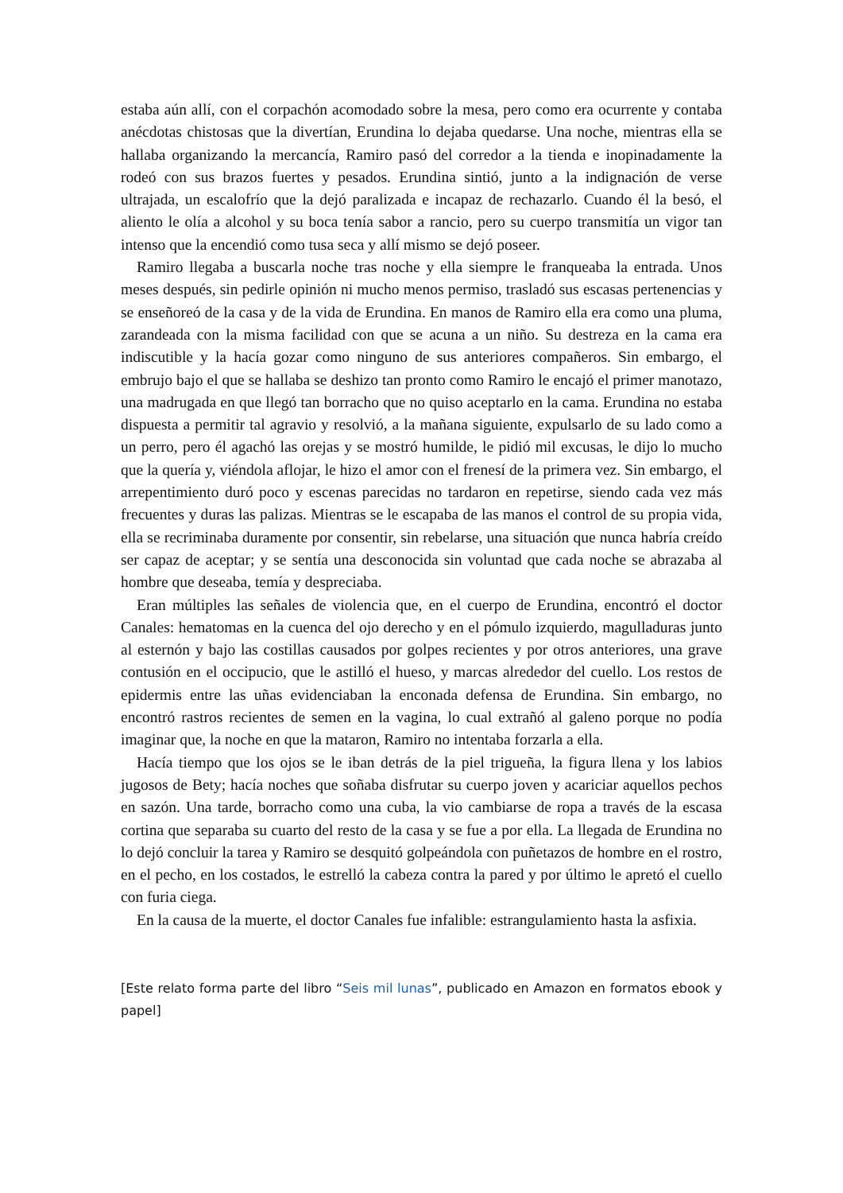estaba aún allí, con el corpachón acomodado sobre la mesa, pero como era ocurrente y contaba anécdotas chistosas que la divertían, Erundina lo dejaba quedarse. Una noche, mientras ella se hallaba organizando la mercancía, Ramiro pasó del corredor a la tienda e inopinadamente la rodeó con sus brazos fuertes y pesados. Erundina sintió, junto a la indignación de verse ultrajada, un escalofrío que la dejó paralizada e incapaz de rechazarlo. Cuando él la besó, el aliento le olía a alcohol y su boca tenía sabor a rancio, pero su cuerpo transmitía un vigor tan intenso que la encendió como tusa seca y allí mismo se dejó poseer.
Ramiro llegaba a buscarla noche tras noche y ella siempre le franqueaba la entrada. Unos meses después, sin pedirle opinión ni mucho menos permiso, trasladó sus escasas pertenencias y se enseñoreó de la casa y de la vida de Erundina. En manos de Ramiro ella era como una pluma, zarandeada con la misma facilidad con que se acuna a un niño. Su destreza en la cama era indiscutible y la hacía gozar como ninguno de sus anteriores compañeros. Sin embargo, el embrujo bajo el que se hallaba se deshizo tan pronto como Ramiro le encajó el primer manotazo, una madrugada en que llegó tan borracho que no quiso aceptarlo en la cama. Erundina no estaba dispuesta a permitir tal agravio y resolvió, a la mañana siguiente, expulsarlo de su lado como a un perro, pero él agachó las orejas y se mostró humilde, le pidió mil excusas, le dijo lo mucho que la quería y, viéndola aflojar, le hizo el amor con el frenesí de la primera vez. Sin embargo, el arrepentimiento duró poco y escenas parecidas no tardaron en repetirse, siendo cada vez más frecuentes y duras las palizas. Mientras se le escapaba de las manos el control de su propia vida, ella se recriminaba duramente por consentir, sin rebelarse, una situación que nunca habría creído ser capaz de aceptar; y se sentía una desconocida sin voluntad que cada noche se abrazaba al hombre que deseaba, temía y despreciaba.
Eran múltiples las señales de violencia que, en el cuerpo de Erundina, encontró el doctor Canales: hematomas en la cuenca del ojo derecho y en el pómulo izquierdo, magulladuras junto al esternón y bajo las costillas causados por golpes recientes y por otros anteriores, una grave contusión en el occipucio, que le astilló el hueso, y marcas alrededor del cuello. Los restos de epidermis entre las uñas evidenciaban la enconada defensa de Erundina. Sin embargo, no encontró rastros recientes de semen en la vagina, lo cual extrañó al galeno porque no podía imaginar que, la noche en que la mataron, Ramiro no intentaba forzarla a ella.
Hacía tiempo que los ojos se le iban detrás de la piel trigueña, la figura llena y los labios jugosos de Bety; hacía noches que soñaba disfrutar su cuerpo joven y acariciar aquellos pechos en sazón. Una tarde, borracho como una cuba, la vio cambiarse de ropa a través de la escasa cortina que separaba su cuarto del resto de la casa y se fue a por ella. La llegada de Erundina no lo dejó concluir la tarea y Ramiro se desquitó golpeándola con puñetazos de hombre en el rostro, en el pecho, en los costados, le estrelló la cabeza contra la pared y por último le apretó el cuello con furia ciega.
En la causa de la muerte, el doctor Canales fue infalible: estrangulamiento hasta la asfixia.
[Este relato forma parte del libro “Seis mil lunas”, publicado en Amazon en formatos ebook y papel]